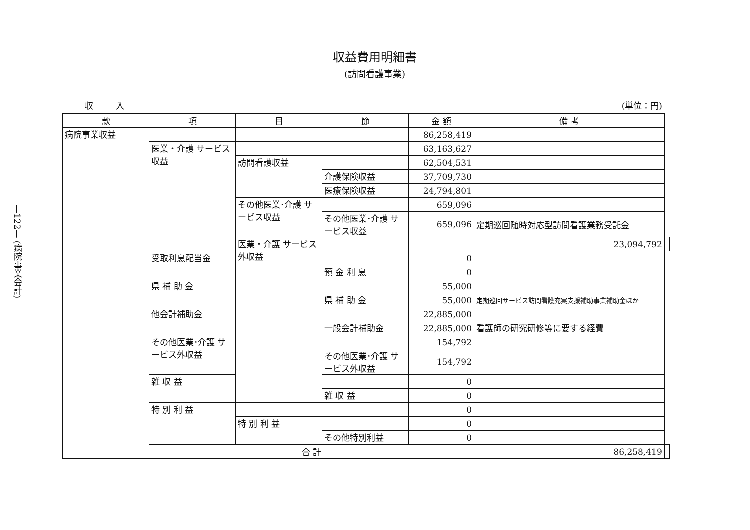—122— (病院事業会計)
収益費用明細書
(訪問看護事業)
収 入 (単位：円)
| 款 | 項 | 目 | 節 | 金 額 | 備 考 | |
| --- | --- | --- | --- | --- | --- | --- |
| 病院事業収益 | | | | 86,258,419 | | |
| | 医業・介護 サービス収益 | | | 63,163,627 | | |
| | | 訪問看護収益 | | 62,504,531 | | |
| | | | 介護保険収益 | 37,709,730 | | |
| | | | 医療保険収益 | 24,794,801 | | |
| | | その他医業･介護 サービス収益 | | 659,096 | | |
| | | | その他医業･介護 サービス収益 | 659,096 | 定期巡回随時対応型訪問看護業務受託金 | |
| | | 医業・介護 サービス外収益 | | | 23,094,792 | |
| | 受取利息配当金 | | | 0 | | |
| | | | 預 金 利 息 | 0 | | |
| | 県 補 助 金 | | | 55,000 | | |
| | | | 県 補 助 金 | 55,000 | 定期巡回サービス訪問看護充実支援補助事業補助金ほか | |
| | 他会計補助金 | | | 22,885,000 | | |
| | | | 一般会計補助金 | 22,885,000 | 看護師の研究研修等に要する経費 | |
| | その他医業･介護 サービス外収益 | | | 154,792 | | |
| | | | その他医業･介護 サービス外収益 | 154,792 | | |
| | 雑 収 益 | | | 0 | | |
| | | | 雑 収 益 | 0 | | |
| | 特 別 利 益 | | | 0 | | |
| | | 特 別 利 益 | | 0 | | |
| | | | その他特別利益 | 0 | | |
| | 合 計 | | | | 86,258,419 | |